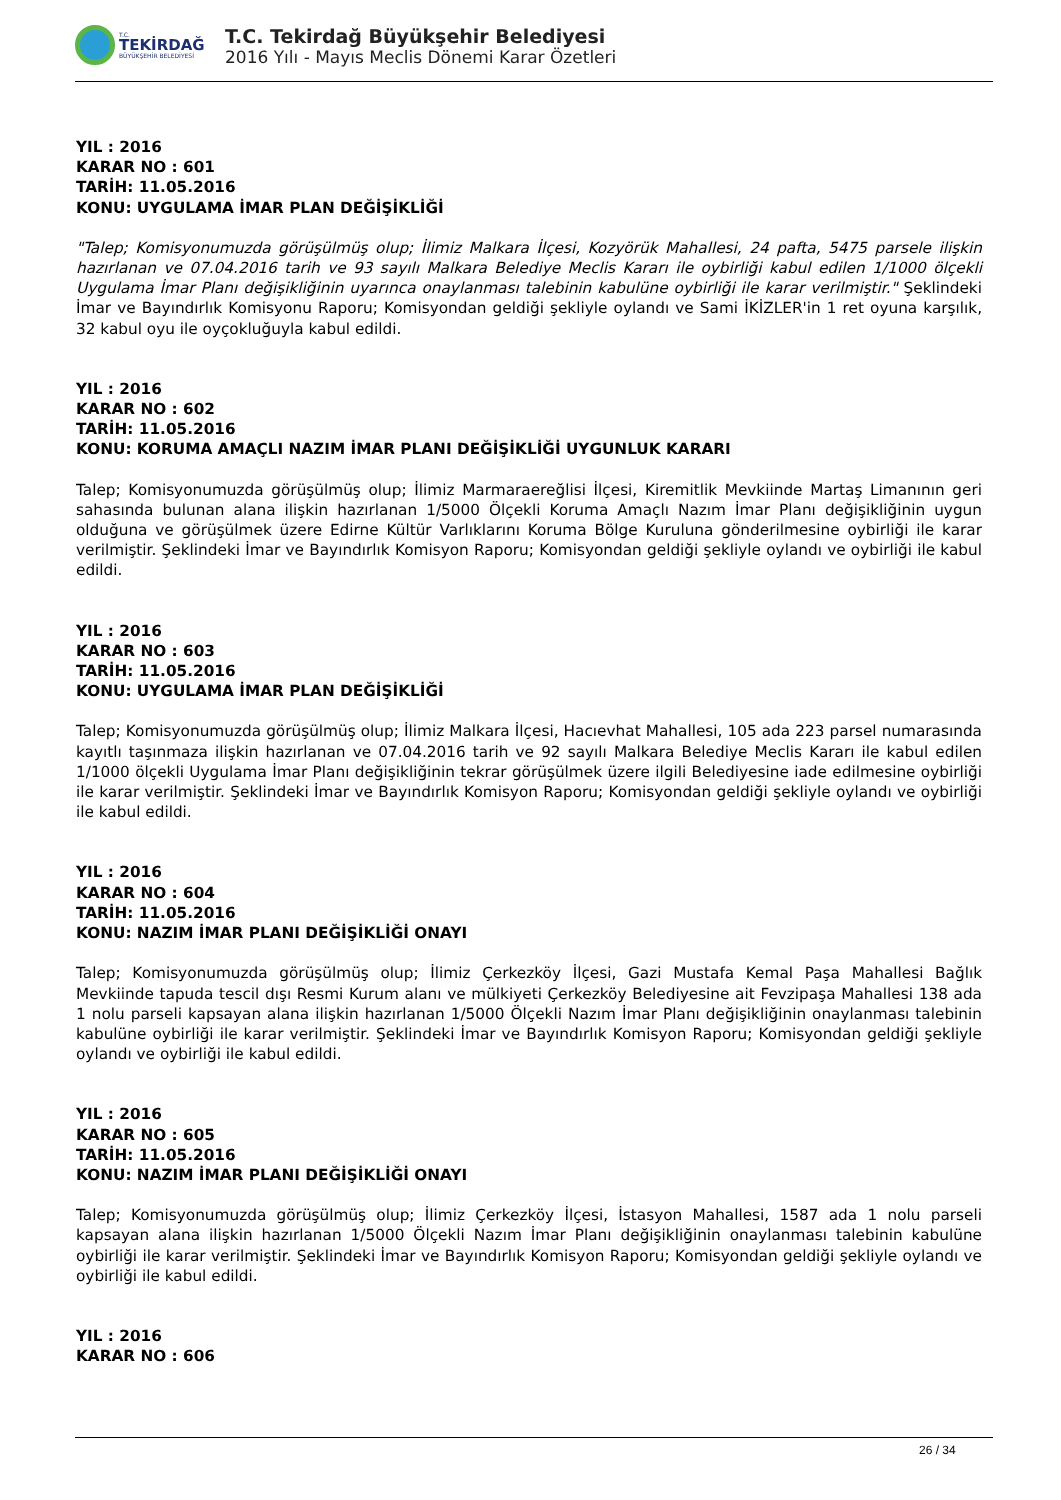T.C.
TEKİRDAĞ
BÜYÜKŞEHİR BELEDİYESİ
T.C. Tekirdağ Büyükşehir Belediyesi
2016 Yılı - Mayıs Meclis Dönemi Karar Özetleri
YIL : 2016
KARAR NO : 601
TARİH: 11.05.2016
KONU: UYGULAMA İMAR PLAN DEĞİŞİKLİĞİ
"Talep; Komisyonumuzda görüşülmüş olup; İlimiz Malkara İlçesi, Kozyörük Mahallesi, 24 pafta, 5475 parsele ilişkin hazırlanan ve 07.04.2016 tarih ve 93 sayılı Malkara Belediye Meclis Kararı ile oybirliği kabul edilen 1/1000 ölçekli Uygulama İmar Planı değişikliğinin uyarınca onaylanması talebinin kabulüne oybirliği ile karar verilmiştir." Şeklindeki İmar ve Bayındırlık Komisyonu Raporu; Komisyondan geldiği şekliyle oylandı ve Sami İKİZLER'in 1 ret oyuna karşılık, 32 kabul oyu ile oyçokluğuyla kabul edildi.
YIL : 2016
KARAR NO : 602
TARİH: 11.05.2016
KONU: KORUMA AMAÇLI NAZIM İMAR PLANI DEĞİŞİKLİĞİ UYGUNLUK KARARI
Talep; Komisyonumuzda görüşülmüş olup; İlimiz Marmaraereğlisi İlçesi, Kiremitlik Mevkiinde Martaş Limanının geri sahasında bulunan alana ilişkin hazırlanan 1/5000 Ölçekli Koruma Amaçlı Nazım İmar Planı değişikliğinin uygun olduğuna ve görüşülmek üzere Edirne Kültür Varlıklarını Koruma Bölge Kuruluna gönderilmesine oybirliği ile karar verilmiştir. Şeklindeki İmar ve Bayındırlık Komisyon Raporu; Komisyondan geldiği şekliyle oylandı ve oybirliği ile kabul edildi.
YIL : 2016
KARAR NO : 603
TARİH: 11.05.2016
KONU: UYGULAMA İMAR PLAN DEĞİŞİKLİĞİ
Talep; Komisyonumuzda görüşülmüş olup; İlimiz Malkara İlçesi, Hacıevhat Mahallesi, 105 ada 223 parsel numarasında kayıtlı taşınmaza ilişkin hazırlanan ve 07.04.2016 tarih ve 92 sayılı Malkara Belediye Meclis Kararı ile kabul edilen 1/1000 ölçekli Uygulama İmar Planı değişikliğinin tekrar görüşülmek üzere ilgili Belediyesine iade edilmesine oybirliği ile karar verilmiştir. Şeklindeki İmar ve Bayındırlık Komisyon Raporu; Komisyondan geldiği şekliyle oylandı ve oybirliği ile kabul edildi.
YIL : 2016
KARAR NO : 604
TARİH: 11.05.2016
KONU: NAZIM İMAR PLANI DEĞİŞİKLİĞİ ONAYI
Talep; Komisyonumuzda görüşülmüş olup; İlimiz Çerkezköy İlçesi, Gazi Mustafa Kemal Paşa Mahallesi Bağlık Mevkiinde tapuda tescil dışı Resmi Kurum alanı ve mülkiyeti Çerkezköy Belediyesine ait Fevzipaşa Mahallesi 138 ada 1 nolu parseli kapsayan alana ilişkin hazırlanan 1/5000 Ölçekli Nazım İmar Planı değişikliğinin onaylanması talebinin kabulüne oybirliği ile karar verilmiştir. Şeklindeki İmar ve Bayındırlık Komisyon Raporu; Komisyondan geldiği şekliyle oylandı ve oybirliği ile kabul edildi.
YIL : 2016
KARAR NO : 605
TARİH: 11.05.2016
KONU: NAZIM İMAR PLANI DEĞİŞİKLİĞİ ONAYI
Talep; Komisyonumuzda görüşülmüş olup; İlimiz Çerkezköy İlçesi, İstasyon Mahallesi, 1587 ada 1 nolu parseli kapsayan alana ilişkin hazırlanan 1/5000 Ölçekli Nazım İmar Planı değişikliğinin onaylanması talebinin kabulüne oybirliği ile karar verilmiştir. Şeklindeki İmar ve Bayındırlık Komisyon Raporu; Komisyondan geldiği şekliyle oylandı ve oybirliği ile kabul edildi.
YIL : 2016
KARAR NO : 606
26 / 34